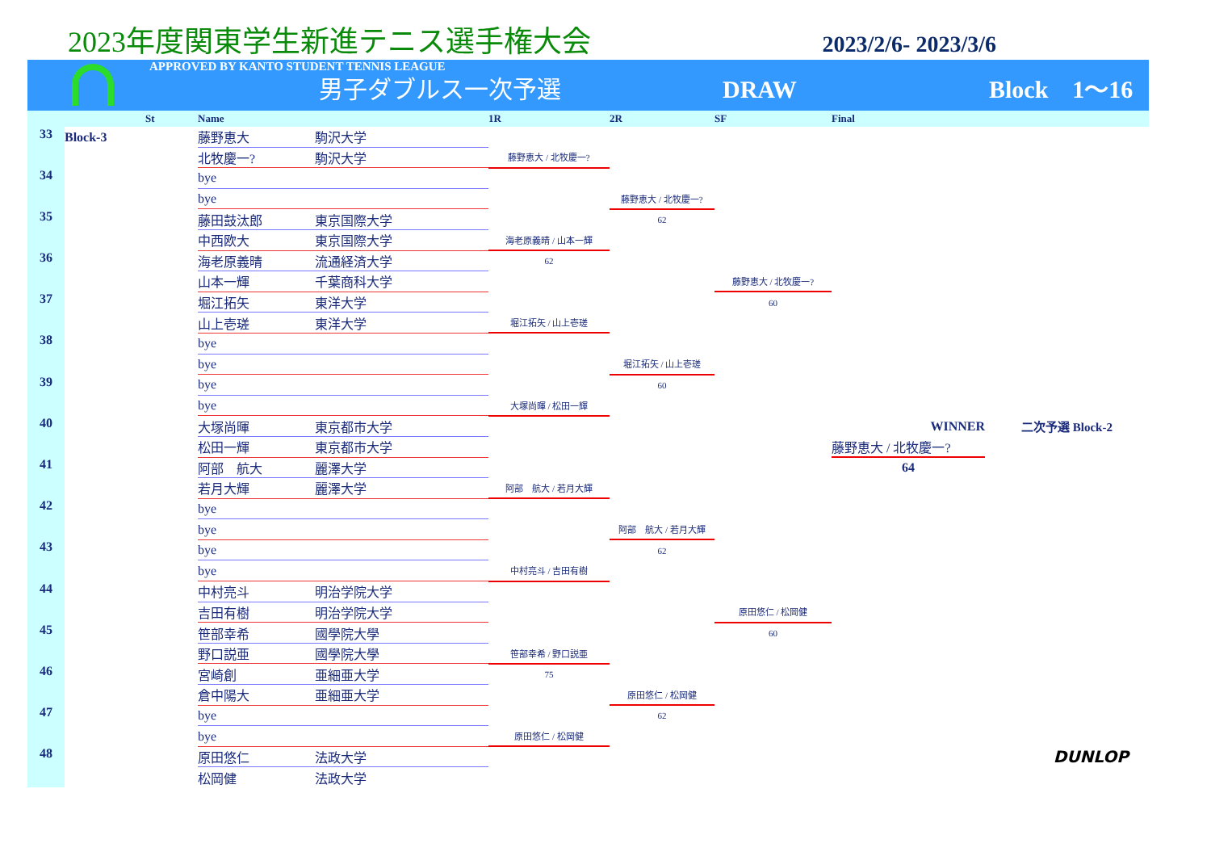2023年度関東学生新進テニス選手権大会
2023/2/6- 2023/3/6
APPROVED BY KANTO STUDENT TENNIS LEAGUE
男子ダブルス一次予選 DRAW Block　1〜16
| | | St | Name | | 1R | 2R | SF | Final | |
| --- | --- | --- | --- | --- | --- | --- | --- | --- | --- |
| 33 | Block-3 | | 藤野恵大 | 駒沢大学 | | | | | |
| | | | 北牧慶一? | 駒沢大学 | 藤野恵大 / 北牧慶一? | | | | |
| 34 | | | bye | | | | | | |
| | | | bye | | | 藤野恵大 / 北牧慶一? | | | |
| 35 | | | 藤田鼓汰郎 | 東京国際大学 | | 62 | | | |
| | | | 中西欧大 | 東京国際大学 | 海老原義晴 / 山本一輝 | | | | |
| 36 | | | 海老原義晴 | 流通経済大学 | 62 | | | | |
| | | | 山本一輝 | 千葉商科大学 | | | 藤野恵大 / 北牧慶一? | | |
| 37 | | | 堀江拓矢 | 東洋大学 | | | 60 | | |
| | | | 山上壱瑳 | 東洋大学 | 堀江拓矢 / 山上壱瑳 | | | | |
| 38 | | | bye | | | | | | |
| | | | bye | | | 堀江拓矢 / 山上壱瑳 | | | |
| 39 | | | bye | | | 60 | | | |
| | | | bye | | 大塚尚暉 / 松田一輝 | | | | |
| 40 | | | 大塚尚暉 | 東京都市大学 | | | | WINNER | 二次予選 Block-2 |
| | | | 松田一輝 | 東京都市大学 | | | | 藤野恵大 / 北牧慶一? | |
| 41 | | | 阿部 航大 | 麗澤大学 | | | | 64 | |
| | | | 若月大輝 | 麗澤大学 | 阿部 航大 / 若月大輝 | | | | |
| 42 | | | bye | | | | | | |
| | | | bye | | | 阿部 航大 / 若月大輝 | | | |
| 43 | | | bye | | | 62 | | | |
| | | | bye | | 中村亮斗 / 吉田有樹 | | | | |
| 44 | | | 中村亮斗 | 明治学院大学 | | | | | |
| | | | 吉田有樹 | 明治学院大学 | | | 原田悠仁 / 松岡健 | | |
| 45 | | | 笹部幸希 | 國學院大學 | | | 60 | | |
| | | | 野口説亜 | 國學院大學 | 笹部幸希 / 野口説亜 | | | | |
| 46 | | | 宮崎創 | 亜細亜大学 | 75 | | | | |
| | | | 倉中陽大 | 亜細亜大学 | | 原田悠仁 / 松岡健 | | | |
| 47 | | | bye | | | 62 | | | |
| | | | bye | | 原田悠仁 / 松岡健 | | | | |
| 48 | | | 原田悠仁 | 法政大学 | | | | | DUNLOP |
| | | | 松岡健 | 法政大学 | | | | | |